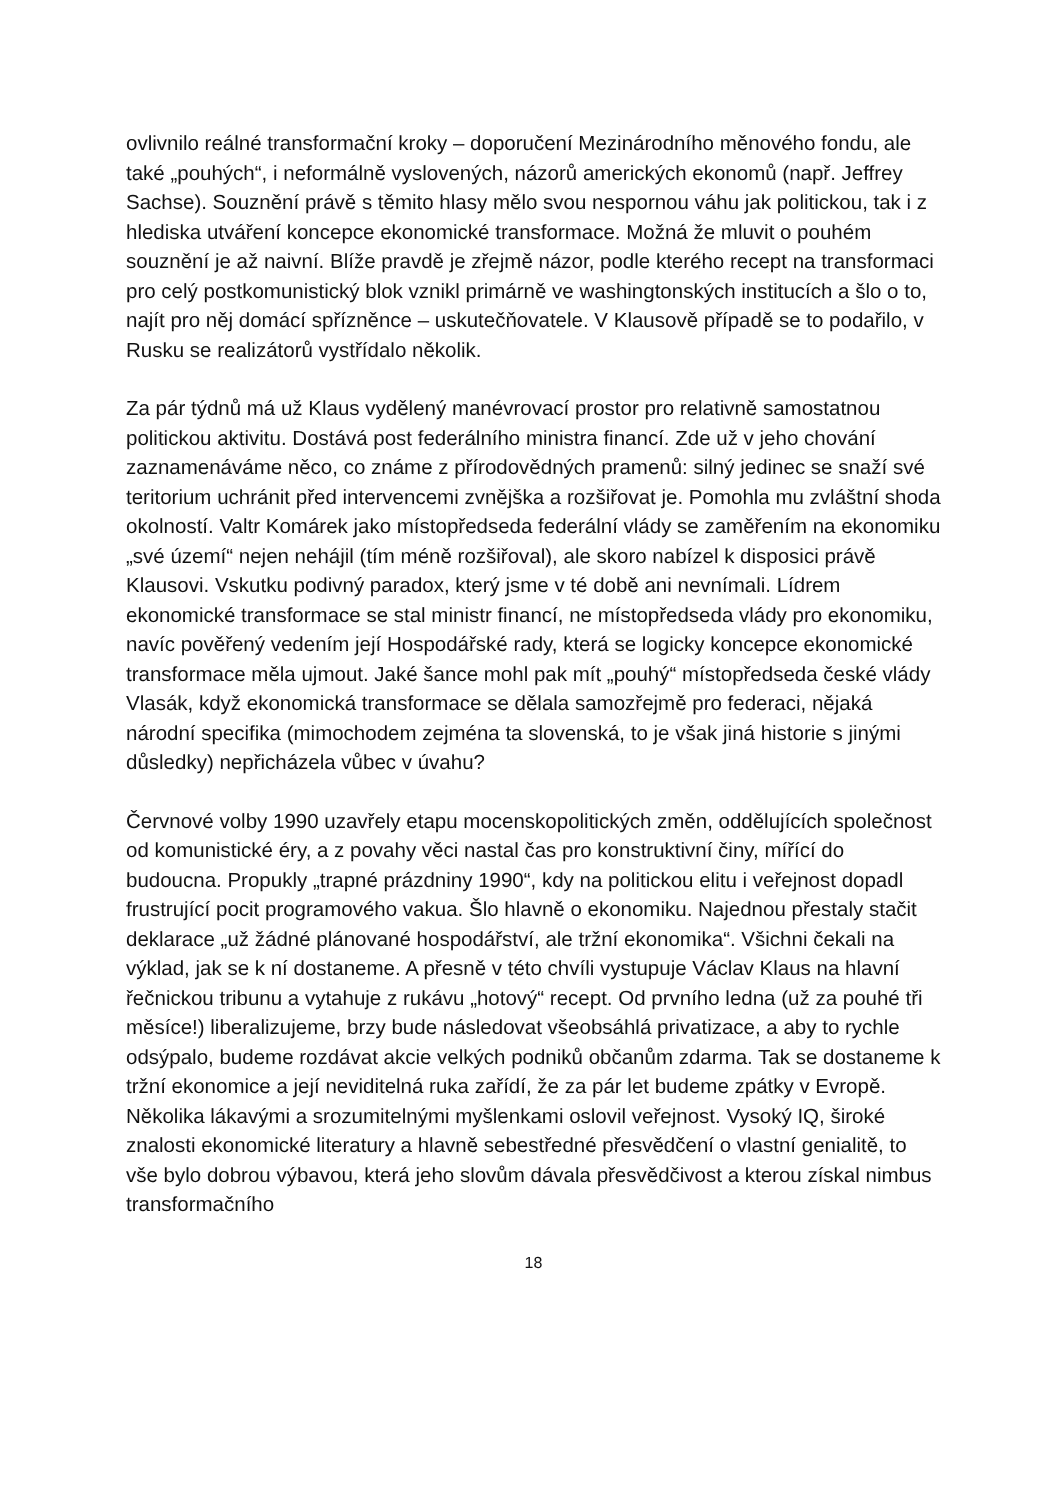ovlivnilo reálné transformační kroky – doporučení Mezinárodního měnového fondu, ale také „pouhých“, i neformálně vyslovených, názorů amerických ekonomů (např. Jeffrey Sachse). Souznění právě s těmito hlasy mělo svou nespornou váhu jak politickou, tak i z hlediska utváření koncepce ekonomické transformace. Možná že mluvit o pouhém souznění je až naivní. Blíže pravdě je zřejmě názor, podle kterého recept na transformaci pro celý postkomunistický blok vznikl primárně ve washingtonských institucích a šlo o to, najít pro něj domácí spřízněnce – uskutečňovatele. V Klausově případě se to podařilo, v Rusku se realizátorů vystřídalo několik.
Za pár týdnů má už Klaus vydělený manévrovací prostor pro relativně samostatnou politickou aktivitu. Dostává post federálního ministra financí. Zde už v jeho chování zaznamenáváme něco, co známe z přírodovědných pramenů: silný jedinec se snaží své teritorium uchránit před intervencemi zvnějška a rozšiřovat je. Pomohla mu zvláštní shoda okolností. Valtr Komárek jako místopředseda federální vlády se zaměřením na ekonomiku „své území“ nejen nehájil (tím méně rozšiřoval), ale skoro nabízel k disposici právě Klausovi. Vskutku podivný paradox, který jsme v té době ani nevnímali. Lídrem ekonomické transformace se stal ministr financí, ne místopředseda vlády pro ekonomiku, navíc pověřený vedením její Hospodářské rady, která se logicky koncepce ekonomické transformace měla ujmout. Jaké šance mohl pak mít „pouhý“ místopředseda české vlády Vlasák, když ekonomická transformace se dělala samozřejmě pro federaci, nějaká národní specifika (mimochodem zejména ta slovenská, to je však jiná historie s jinými důsledky) nepřicházela vůbec v úvahu?
Červnové volby 1990 uzavřely etapu mocenskopolitických změn, oddělujících společnost od komunistické éry, a z povahy věci nastal čas pro konstruktivní činy, mířící do budoucna. Propukly „trapné prázdniny 1990“, kdy na politickou elitu i veřejnost dopadl frustrující pocit programového vakua. Šlo hlavně o ekonomiku. Najednou přestaly stačit deklarace „už žádné plánované hospodářství, ale tržní ekonomika“. Všichni čekali na výklad, jak se k ní dostaneme. A přesně v této chvíli vystupuje Václav Klaus na hlavní řečnickou tribunu a vytahuje z rukávu „hotový“ recept. Od prvního ledna (už za pouhé tři měsíce!) liberalizujeme, brzy bude následovat všeobsáhlá privatizace, a aby to rychle odsýpalo, budeme rozdávat akcie velkých podniků občanům zdarma. Tak se dostaneme k tržní ekonomice a její neviditelná ruka zařídí, že za pár let budeme zpátky v Evropě. Několika lákavými a srozumitelnými myšlenkami oslovil veřejnost. Vysoký IQ, široké znalosti ekonomické literatury a hlavně sebestředné přesvědčení o vlastní genialitě, to vše bylo dobrou výbavou, která jeho slovům dávala přesvědčivost a kterou získal nimbus transformačního
18